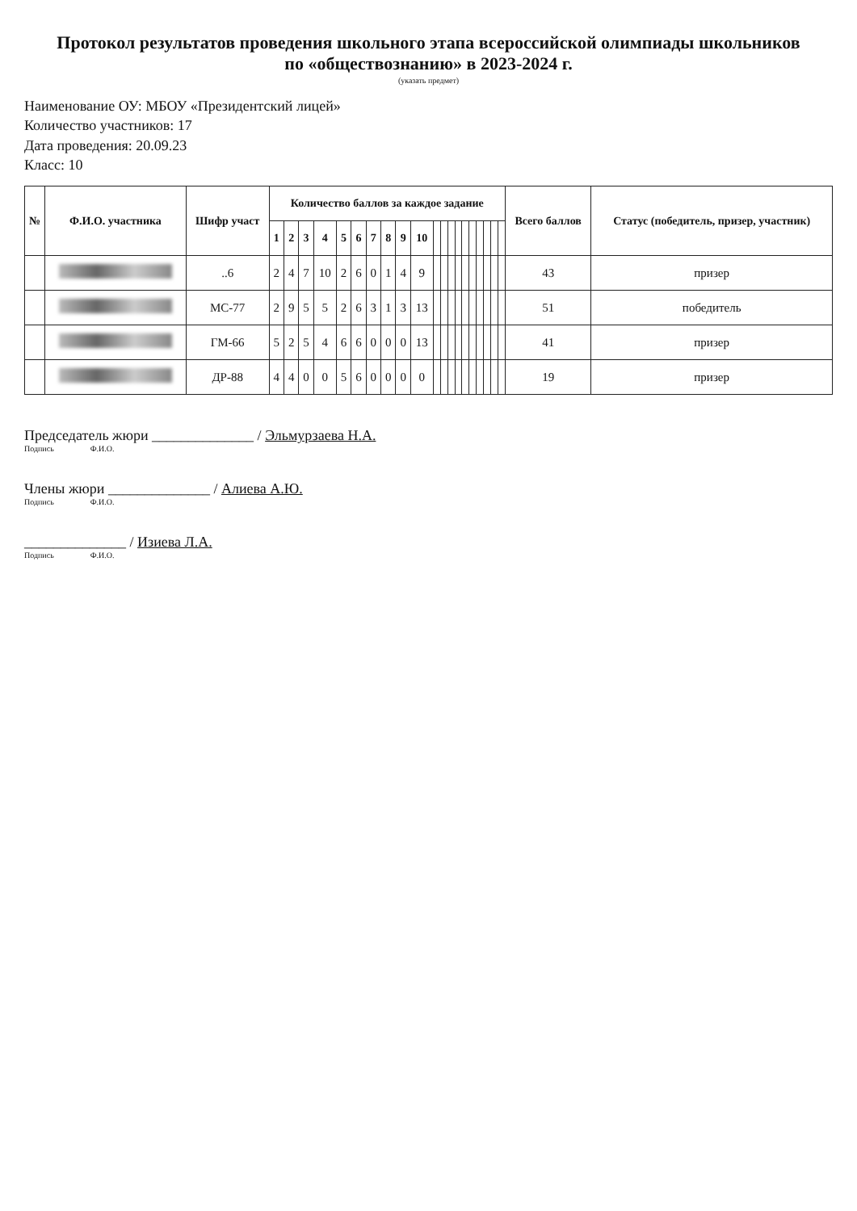Протокол результатов проведения школьного этапа всероссийской олимпиады школьников
по «обществознанию» в 2023-2024 г.
(указать предмет)
Наименование ОУ: МБОУ «Президентский лицей»
Количество участников: 17
Дата проведения: 20.09.23
Класс: 10
| № | Ф.И.О. участника | Шифр участ | Количество баллов за каждое задание | | | | | | | | | | | | | | | | | | | | Всего баллов | Статус (победитель, призер, участник) |
| --- | --- | --- | --- | --- | --- | --- | --- | --- | --- | --- | --- | --- | --- | --- | --- | --- | --- | --- | --- | --- | --- | --- | --- | --- |
| | | | 1 | 2 | 3 | 4 | 5 | 6 | 7 | 8 | 9 | 10 | | | | | | | | | | | | |
| | | ..6 | 2 | 4 | 7 | 10 | 2 | 6 | 0 | 1 | 4 | 9 | | | | | | | | | | | 43 | призер |
| | | МС-77 | 2 | 9 | 5 | 5 | 2 | 6 | 3 | 1 | 3 | 13 | | | | | | | | | | | 51 | победитель |
| | | ГМ-66 | 5 | 2 | 5 | 4 | 6 | 6 | 0 | 0 | 0 | 13 | | | | | | | | | | | 41 | призер |
| | | ДР-88 | 4 | 4 | 0 | 0 | 5 | 6 | 0 | 0 | 0 | 0 | | | | | | | | | | | 19 | призер |
Председатель жюри ______________ / Эльмурзаева Н.А.
Подпись Ф.И.О.
Члены жюри ______________ / Алиева А.Ю.
Подпись Ф.И.О.
______________ / Изиева Л.А.
Подпись Ф.И.О.